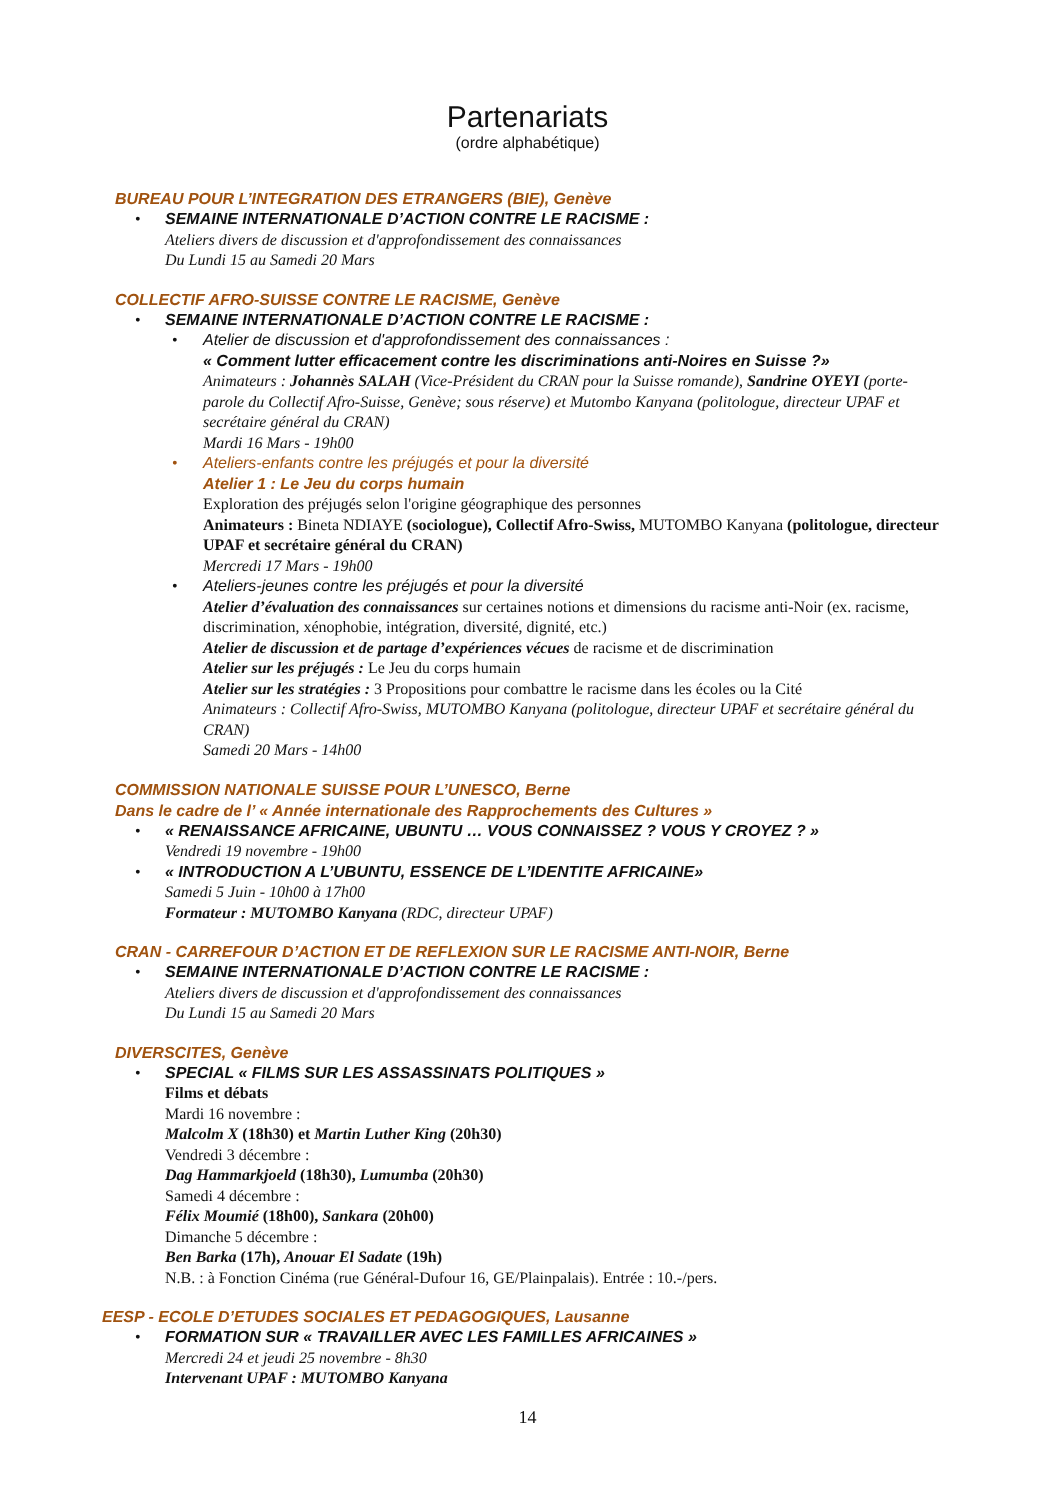Partenariats
(ordre alphabétique)
BUREAU POUR L’INTEGRATION DES ETRANGERS (BIE), Genève
• SEMAINE INTERNATIONALE D’ACTION CONTRE LE RACISME :
Ateliers divers de discussion et d'approfondissement des connaissances
Du Lundi 15 au Samedi 20 Mars
COLLECTIF AFRO-SUISSE CONTRE LE RACISME, Genève
• SEMAINE INTERNATIONALE D’ACTION CONTRE LE RACISME :
• Atelier de discussion et d'approfondissement des connaissances :
« Comment lutter efficacement contre les discriminations anti-Noires en Suisse ?»
Animateurs : Johannès SALAH (Vice-Président du CRAN pour la Suisse romande), Sandrine OYEYI (porte-parole du Collectif Afro-Suisse, Genève; sous réserve) et Mutombo Kanyana (politologue, directeur UPAF et secrétaire général du CRAN)
Mardi 16 Mars - 19h00
• Ateliers-enfants contre les préjugés et pour la diversité
Atelier 1 : Le Jeu du corps humain
Exploration des préjugés selon l'origine géographique des personnes
Animateurs : Bineta NDIAYE (sociologue), Collectif Afro-Swiss, MUTOMBO Kanyana (politologue, directeur UPAF et secrétaire général du CRAN)
Mercredi 17 Mars - 19h00
• Ateliers-jeunes contre les préjugés et pour la diversité
Atelier d’évaluation des connaissances sur certaines notions et dimensions du racisme anti-Noir (ex. racisme, discrimination, xénophobie, intégration, diversité, dignité, etc.)
Atelier de discussion et de partage d’expériences vécues de racisme et de discrimination
Atelier sur les préjugés : Le Jeu du corps humain
Atelier sur les stratégies : 3 Propositions pour combattre le racisme dans les écoles ou la Cité
Animateurs : Collectif Afro-Swiss, MUTOMBO Kanyana (politologue, directeur UPAF et secrétaire général du CRAN)
Samedi 20 Mars - 14h00
COMMISSION NATIONALE SUISSE POUR L’UNESCO, Berne
Dans le cadre de l’ « Année internationale des Rapprochements des Cultures »
• « RENAISSANCE AFRICAINE, UBUNTU … VOUS CONNAISSEZ ? VOUS Y CROYEZ ? »
Vendredi 19 novembre - 19h00
• « INTRODUCTION A L’UBUNTU, ESSENCE DE L’IDENTITE AFRICAINE»
Samedi 5 Juin - 10h00 à 17h00
Formateur : MUTOMBO Kanyana (RDC, directeur UPAF)
CRAN - CARREFOUR D’ACTION ET DE REFLEXION SUR LE RACISME ANTI-NOIR, Berne
• SEMAINE INTERNATIONALE D’ACTION CONTRE LE RACISME :
Ateliers divers de discussion et d'approfondissement des connaissances
Du Lundi 15 au Samedi 20 Mars
DIVERSCITES, Genève
• SPECIAL « FILMS SUR LES ASSASSINATS POLITIQUES »
Films et débats
Mardi 16 novembre :
Malcolm X (18h30) et Martin Luther King (20h30)
Vendredi 3 décembre :
Dag Hammarkjoeld (18h30), Lumumba (20h30)
Samedi 4 décembre :
Félix Moumié (18h00), Sankara (20h00)
Dimanche 5 décembre :
Ben Barka (17h), Anouar El Sadate (19h)
N.B. : à Fonction Cinéma (rue Général-Dufour 16, GE/Plainpalais). Entrée : 10.-/pers.
EESP - ECOLE D’ETUDES SOCIALES ET PEDAGOGIQUES, Lausanne
• FORMATION SUR « TRAVAILLER AVEC LES FAMILLES AFRICAINES »
Mercredi 24 et jeudi 25 novembre - 8h30
Intervenant UPAF : MUTOMBO Kanyana
14